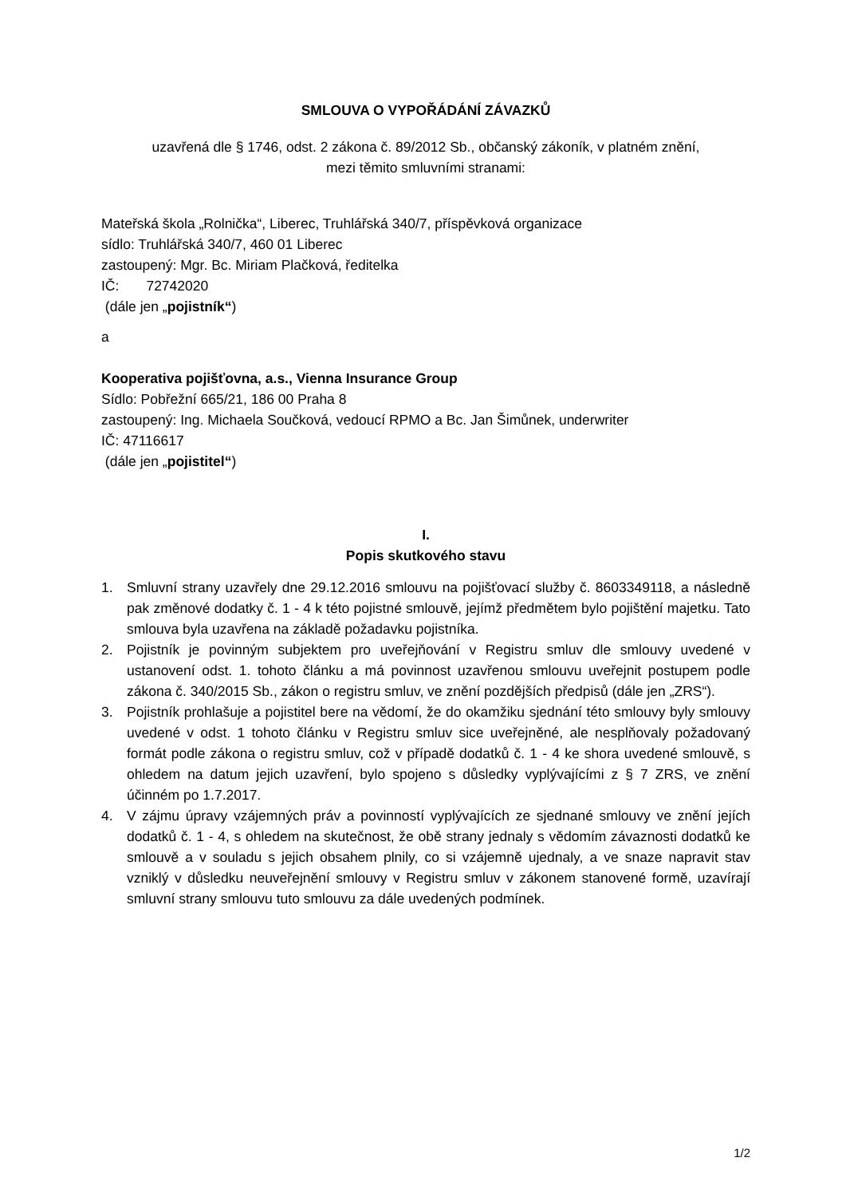SMLOUVA O VYPOŘÁDÁNÍ ZÁVAZKŮ
uzavřená dle § 1746, odst. 2 zákona č. 89/2012 Sb., občanský zákoník, v platném znění,
mezi těmito smluvními stranami:
Mateřská škola „Rolnička“, Liberec, Truhlářská 340/7, příspěvková organizace
sídlo: Truhlářská 340/7, 460 01 Liberec
zastoupený: Mgr. Bc. Miriam Plačková, ředitelka
IČ: 72742020
(dále jen „pojistník“)
a
Kooperativa pojišťovna, a.s., Vienna Insurance Group
Sídlo: Pobřežní 665/21, 186 00 Praha 8
zastoupený: Ing. Michaela Součková, vedoucí RPMO a Bc. Jan Šimůnek, underwriter
IČ: 47116617
(dále jen „pojistitel“)
I.
Popis skutkového stavu
1. Smluvní strany uzavřely dne 29.12.2016 smlouvu na pojišťovací služby č. 8603349118, a následně pak změnové dodatky č. 1 - 4 k této pojistné smlouvě, jejímž předmětem bylo pojištění majetku. Tato smlouva byla uzavřena na základě požadavku pojistníka.
2. Pojistník je povinným subjektem pro uveřejňování v Registru smluv dle smlouvy uvedené v ustanovení odst. 1. tohoto článku a má povinnost uzavřenou smlouvu uveřejnit postupem podle zákona č. 340/2015 Sb., zákon o registru smluv, ve znění pozdějších předpisů (dále jen „ZRS“).
3. Pojistník prohlašuje a pojistitel bere na vědomí, že do okamžiku sjednání této smlouvy byly smlouvy uvedené v odst. 1 tohoto článku v Registru smluv sice uveřejněné, ale nesplňovaly požadovaný formát podle zákona o registru smluv, což v případě dodatků č. 1 - 4 ke shora uvedené smlouvě, s ohledem na datum jejich uzavření, bylo spojeno s důsledky vyplývajícími z § 7 ZRS, ve znění účinném po 1.7.2017.
4. V zájmu úpravy vzájemných práv a povinností vyplývajících ze sjednané smlouvy ve znění jejích dodatků č. 1 - 4, s ohledem na skutečnost, že obě strany jednaly s vědomím závaznosti dodatků ke smlouvě a v souladu s jejich obsahem plnily, co si vzájemně ujednaly, a ve snaze napravit stav vzniklý v důsledku neuveřejnění smlouvy v Registru smluv v zákonem stanovené formě, uzavírají smluvní strany smlouvu tuto smlouvu za dále uvedených podmínek.
1/2